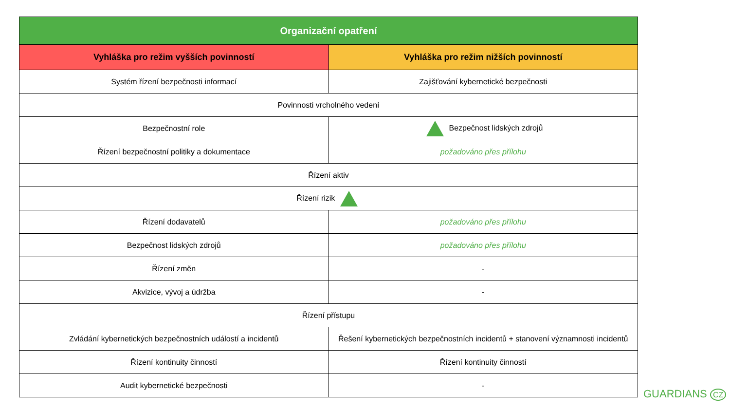| Organizační opatření | |
| --- | --- |
| Vyhláška pro režim vyšších povinností | Vyhláška pro režim nižších povinností |
| Systém řízení bezpečnosti informací | Zajišťování kybernetické bezpečnosti |
| Povinnosti vrcholného vedení | |
| Bezpečnostní role | Bezpečnost lidských zdrojů |
| Řízení bezpečnostní politiky a dokumentace | požadováno přes přílohu |
| Řízení aktiv | |
| Řízení rizik | |
| Řízení dodavatelů | požadováno přes přílohu |
| Bezpečnost lidských zdrojů | požadováno přes přílohu |
| Řízení změn | - |
| Akvizice, vývoj a údržba | - |
| Řízení přístupu | |
| Zvládání kybernetických bezpečnostních událostí a incidentů | Řešení kybernetických bezpečnostních incidentů + stanovení významnosti incidentů |
| Řízení kontinuity činností | Řízení kontinuity činností |
| Audit kybernetické bezpečnosti | - |
GUARDIANS CZ